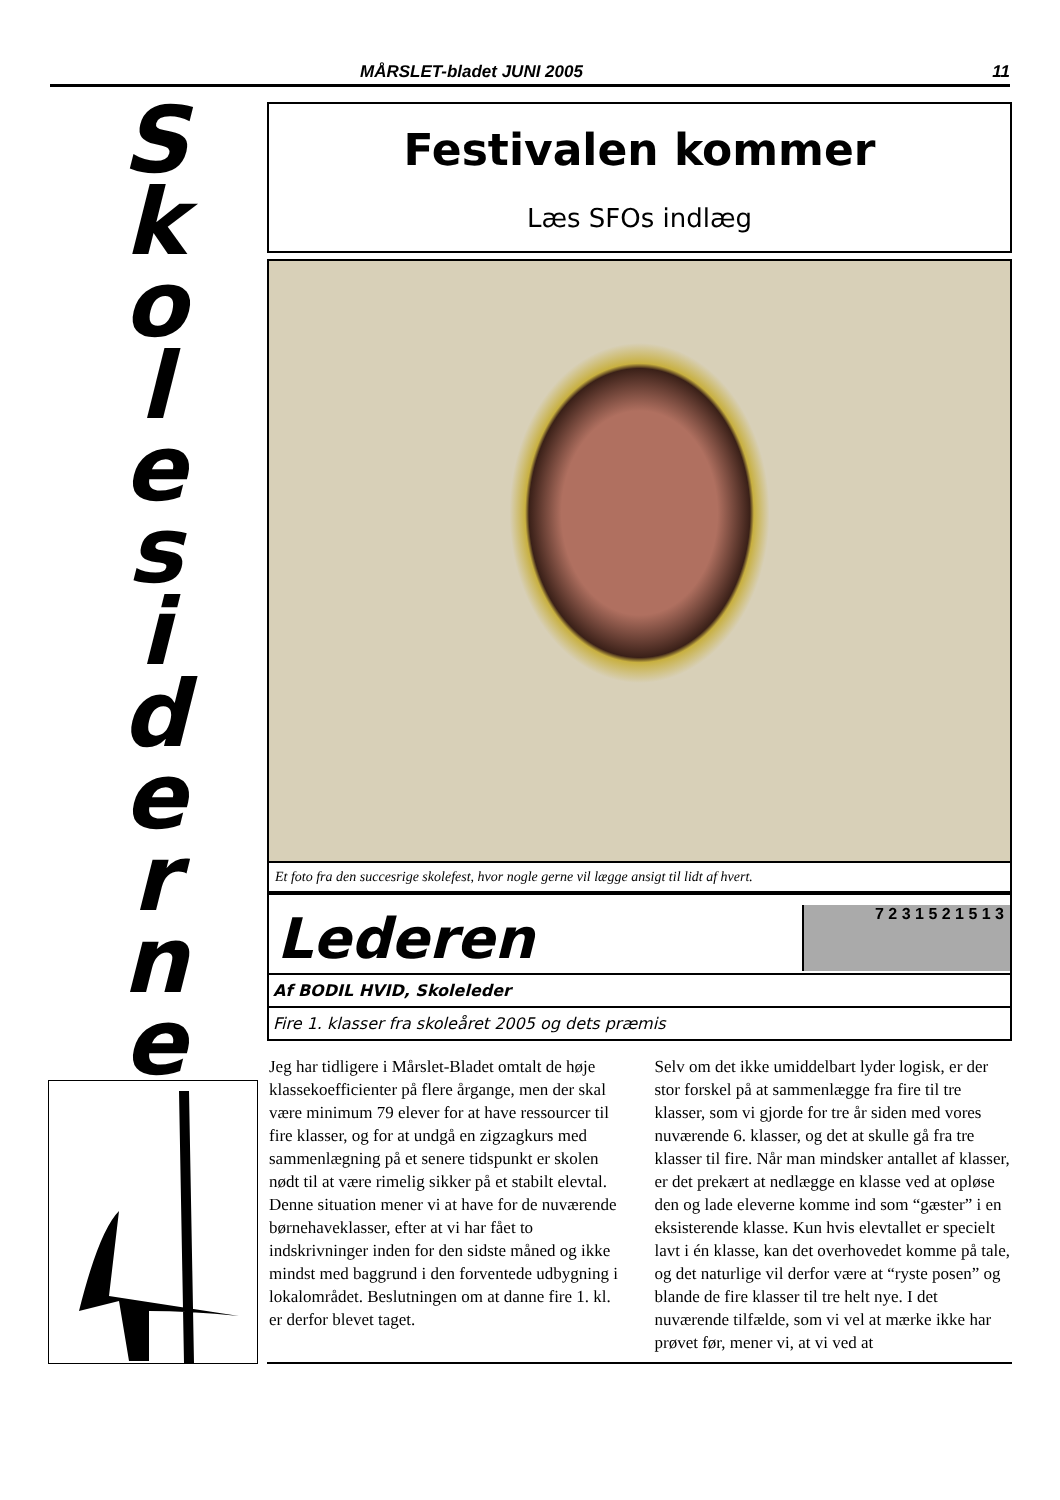MÅRSLET-bladet JUNI 2005 11
S
k
o
l
e
s
i
d
e
r
n
e
Festivalen kommer
Læs SFOs indlæg
Et foto fra den succesrige skolefest, hvor nogle gerne vil lægge ansigt til lidt af hvert.
Lederen
7 2 3 1 5 2 1 5 1 3
Af BODIL HVID, Skoleleder
Fire 1. klasser fra skoleåret 2005 og dets præmis
Jeg har tidligere i Mårslet-Bladet omtalt de høje klassekoefficienter på flere årgange, men der skal være minimum 79 elever for at have ressourcer til fire klasser, og for at undgå en zigzagkurs med sammenlægning på et senere tidspunkt er skolen nødt til at være rimelig sikker på et stabilt elevtal. Denne situation mener vi at have for de nuværende børnehaveklasser, efter at vi har fået to indskrivninger inden for den sidste måned og ikke mindst med baggrund i den forventede udbygning i lokalområdet. Beslutningen om at danne fire 1. kl. er derfor blevet taget.
Selv om det ikke umiddelbart lyder logisk, er der stor forskel på at sammenlægge fra fire til tre klasser, som vi gjorde for tre år siden med vores nuværende 6. klasser, og det at skulle gå fra tre klasser til fire. Når man mindsker antallet af klasser, er det prekært at nedlægge en klasse ved at opløse den og lade eleverne komme ind som “gæster” i en eksisterende klasse. Kun hvis elevtallet er specielt lavt i én klasse, kan det overhovedet komme på tale, og det naturlige vil derfor være at “ryste posen” og blande de fire klasser til tre helt nye. I det nuværende tilfælde, som vi vel at mærke ikke har prøvet før, mener vi, at vi ved at